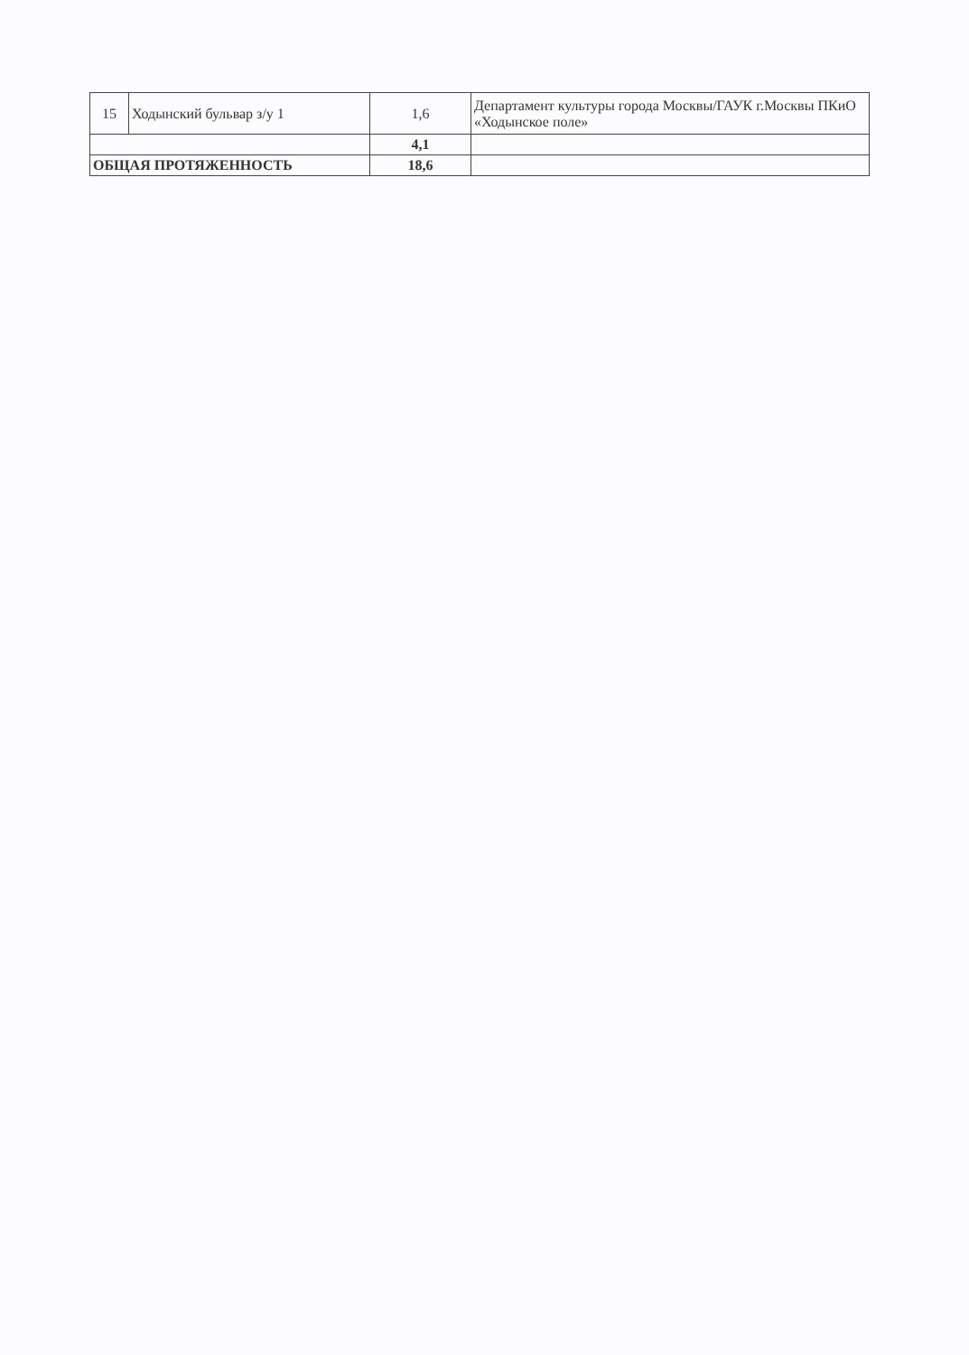| 15 | Ходынский бульвар з/у 1 | 1,6 | Департамент культуры города Москвы/ГАУК г.Москвы ПКиО «Ходынское поле» |
| | | 4,1 | |
| ОБЩАЯ ПРОТЯЖЕННОСТЬ | | 18,6 | |